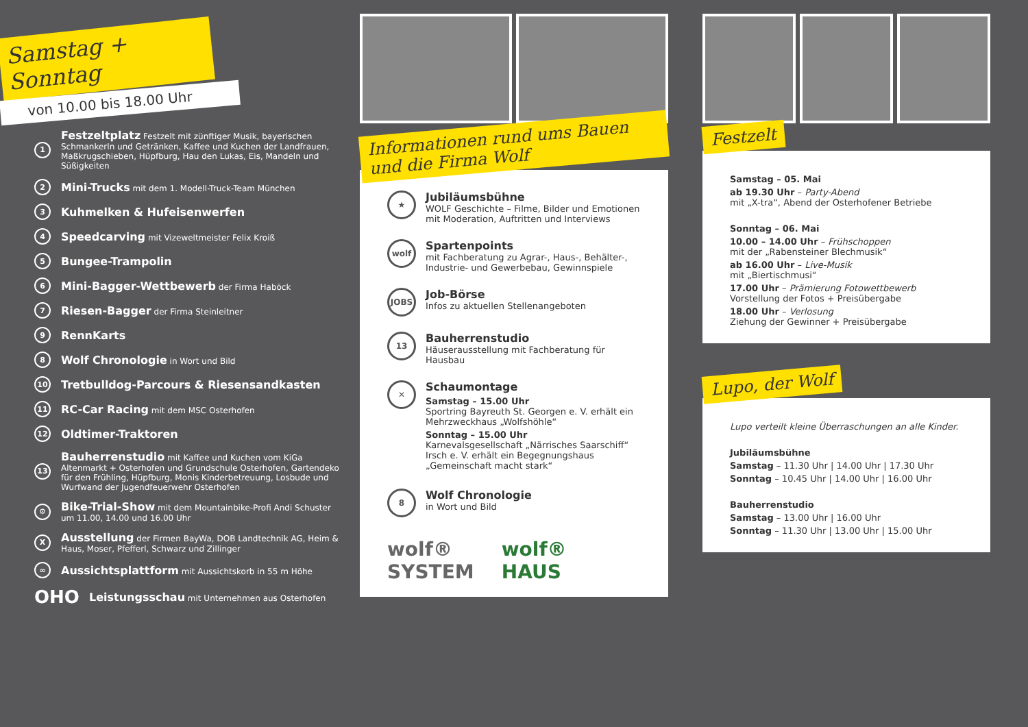Samstag + Sonntag
von 10.00 bis 18.00 Uhr
1 Festzeltplatz Festzelt mit zünftiger Musik, bayerischen Schmankerln und Getränken, Kaffee und Kuchen der Landfrauen, Maßkrugschieben, Hüpfburg, Hau den Lukas, Eis, Mandeln und Süßigkeiten
2 Mini-Trucks mit dem 1. Modell-Truck-Team München
3 Kuhmelken & Hufeisenwerfen
4 Speedcarving mit Vizeweltmeister Felix Kroiß
5 Bungee-Trampolin
6 Mini-Bagger-Wettbewerb der Firma Haböck
7 Riesen-Bagger der Firma Steinleitner
9 RennKarts
8 Wolf Chronologie in Wort und Bild
10 Tretbulldog-Parcours & Riesensandkasten
11 RC-Car Racing mit dem MSC Osterhofen
12 Oldtimer-Traktoren
13 Bauherrenstudio mit Kaffee und Kuchen vom KiGa Altenmarkt + Osterhofen und Grundschule Osterhofen, Gartendeko für den Frühling, Hüpfburg, Monis Kinderbetreuung, Losbude und Wurfwand der Jugendfeuerwehr Osterhofen
⚙ Bike-Trial-Show mit dem Mountainbike-Profi Andi Schuster um 11.00, 14.00 und 16.00 Uhr
X Ausstellung der Firmen BayWa, DOB Landtechnik AG, Heim & Haus, Moser, Pfefferl, Schwarz und Zillinger
∞ Aussichtsplattform mit Aussichtskorb in 55 m Höhe
OHO Leistungsschau mit Unternehmen aus Osterhofen
Informationen rund ums Bauen und die Firma Wolf
★
Jubiläumsbühne
WOLF Geschichte – Filme, Bilder und Emotionen mit Moderation, Auftritten und Interviews
wolf
Spartenpoints
mit Fachberatung zu Agrar-, Haus-, Behälter-, Industrie- und Gewerbebau, Gewinnspiele
JOBS
Job-Börse
Infos zu aktuellen Stellenangeboten
13
Bauherrenstudio
Häuserausstellung mit Fachberatung für Hausbau
✕
Schaumontage
Samstag – 15.00 Uhr
Sportring Bayreuth St. Georgen e. V. erhält ein Mehrzweckhaus „Wolfshöhle“
Sonntag – 15.00 Uhr
Karnevalsgesellschaft „Närrisches Saarschiff“ Irsch e. V. erhält ein Begegnungshaus „Gemeinschaft macht stark“
8
Wolf Chronologie
in Wort und Bild
wolf®
SYSTEM wolf®
HAUS
Festzelt
Samstag – 05. Mai
ab 19.30 Uhr – Party-Abend
mit „X-tra“, Abend der Osterhofener Betriebe
Sonntag – 06. Mai
10.00 – 14.00 Uhr – Frühschoppen
mit der „Rabensteiner Blechmusik“
ab 16.00 Uhr – Live-Musik
mit „Biertischmusi“
17.00 Uhr – Prämierung Fotowettbewerb
Vorstellung der Fotos + Preisübergabe
18.00 Uhr – Verlosung
Ziehung der Gewinner + Preisübergabe
Lupo, der Wolf
Lupo verteilt kleine Überraschungen an alle Kinder.
Jubiläumsbühne
Samstag – 11.30 Uhr | 14.00 Uhr | 17.30 Uhr
Sonntag – 10.45 Uhr | 14.00 Uhr | 16.00 Uhr
Bauherrenstudio
Samstag – 13.00 Uhr | 16.00 Uhr
Sonntag – 11.30 Uhr | 13.00 Uhr | 15.00 Uhr